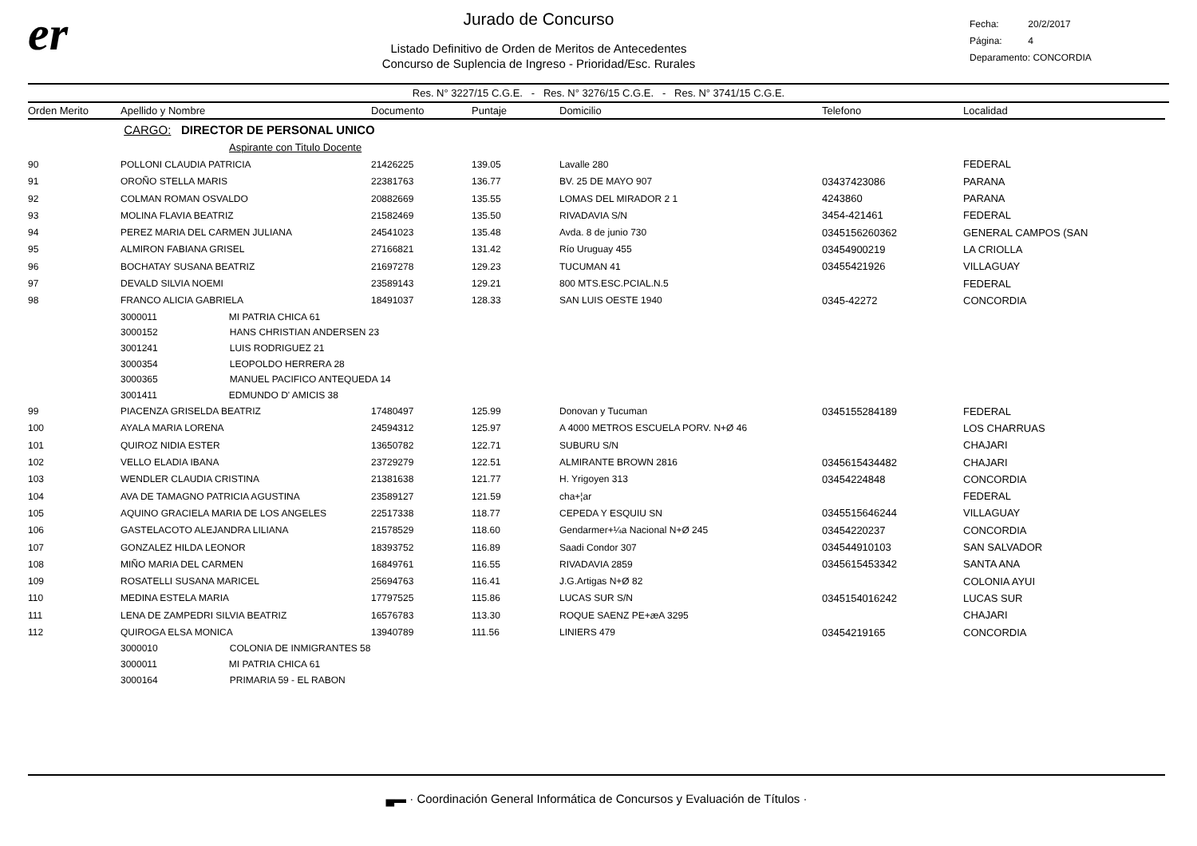er
Jurado de Concurso
Listado Definitivo de Orden de Meritos de Antecedentes
Concurso de Suplencia de Ingreso - Prioridad/Esc. Rurales
Fecha: 20/2/2017
Página: 4
Deparamento: CONCORDIA
Res. N° 3227/15 C.G.E. - Res. N° 3276/15 C.G.E. - Res. N° 3741/15 C.G.E.
| Orden Merito | Apellido y Nombre | Documento | Puntaje | Domicilio | Telefono | Localidad |
| --- | --- | --- | --- | --- | --- | --- |
| | CARGO: DIRECTOR DE PERSONAL UNICO | | | | | |
| | Aspirante con Titulo Docente | | | | | |
| 90 | POLLONI CLAUDIA PATRICIA | 21426225 | 139.05 | Lavalle 280 | | FEDERAL |
| 91 | OROÑO STELLA MARIS | 22381763 | 136.77 | BV. 25 DE MAYO 907 | 03437423086 | PARANA |
| 92 | COLMAN ROMAN OSVALDO | 20882669 | 135.55 | LOMAS DEL MIRADOR 2 1 | 4243860 | PARANA |
| 93 | MOLINA FLAVIA BEATRIZ | 21582469 | 135.50 | RIVADAVIA S/N | 3454-421461 | FEDERAL |
| 94 | PEREZ MARIA DEL CARMEN JULIANA | 24541023 | 135.48 | Avda. 8 de junio 730 | 0345156260362 | GENERAL CAMPOS (SAN |
| 95 | ALMIRON FABIANA GRISEL | 27166821 | 131.42 | Río Uruguay 455 | 03454900219 | LA CRIOLLA |
| 96 | BOCHATAY SUSANA BEATRIZ | 21697278 | 129.23 | TUCUMAN 41 | 03455421926 | VILLAGUAY |
| 97 | DEVALD SILVIA NOEMI | 23589143 | 129.21 | 800 MTS.ESC.PCIAL.N.5 | | FEDERAL |
| 98 | FRANCO ALICIA GABRIELA | 18491037 | 128.33 | SAN LUIS OESTE 1940 | 0345-42272 | CONCORDIA |
| | 3000011 MI PATRIA CHICA 61 | | | | | |
| | 3000152 HANS CHRISTIAN ANDERSEN 23 | | | | | |
| | 3001241 LUIS RODRIGUEZ 21 | | | | | |
| | 3000354 LEOPOLDO HERRERA 28 | | | | | |
| | 3000365 MANUEL PACIFICO ANTEQUEDA 14 | | | | | |
| | 3001411 EDMUNDO D' AMICIS 38 | | | | | |
| 99 | PIACENZA GRISELDA BEATRIZ | 17480497 | 125.99 | Donovan y Tucuman | 0345155284189 | FEDERAL |
| 100 | AYALA MARIA LORENA | 24594312 | 125.97 | A 4000 METROS ESCUELA PORV. N+Ø 46 | | LOS CHARRUAS |
| 101 | QUIROZ NIDIA ESTER | 13650782 | 122.71 | SUBURU S/N | | CHAJARI |
| 102 | VELLO ELADIA IBANA | 23729279 | 122.51 | ALMIRANTE BROWN 2816 | 0345615434482 | CHAJARI |
| 103 | WENDLER CLAUDIA CRISTINA | 21381638 | 121.77 | H. Yrigoyen 313 | 03454224848 | CONCORDIA |
| 104 | AVA DE TAMAGNO PATRICIA AGUSTINA | 23589127 | 121.59 | cha+¦ar | | FEDERAL |
| 105 | AQUINO GRACIELA MARIA DE LOS ANGELES | 22517338 | 118.77 | CEPEDA Y ESQUIU SN | 0345515646244 | VILLAGUAY |
| 106 | GASTELACOTO ALEJANDRA LILIANA | 21578529 | 118.60 | Gendarmer+¼a Nacional N+Ø 245 | 03454220237 | CONCORDIA |
| 107 | GONZALEZ HILDA LEONOR | 18393752 | 116.89 | Saadi Condor 307 | 034544910103 | SAN SALVADOR |
| 108 | MIÑO MARIA DEL CARMEN | 16849761 | 116.55 | RIVADAVIA 2859 | 0345615453342 | SANTA ANA |
| 109 | ROSATELLI SUSANA MARICEL | 25694763 | 116.41 | J.G.Artigas N+Ø 82 | | COLONIA AYUI |
| 110 | MEDINA ESTELA MARIA | 17797525 | 115.86 | LUCAS SUR S/N | 0345154016242 | LUCAS SUR |
| 111 | LENA DE ZAMPEDRI SILVIA BEATRIZ | 16576783 | 113.30 | ROQUE SAENZ PE+æA 3295 | | CHAJARI |
| 112 | QUIROGA ELSA MONICA | 13940789 | 111.56 | LINIERS 479 | 03454219165 | CONCORDIA |
| | 3000010 COLONIA DE INMIGRANTES 58 | | | | | |
| | 3000011 MI PATRIA CHICA 61 | | | | | |
| | 3000164 PRIMARIA 59 - EL RABON | | | | | |
▄▬ · Coordinación General Informática de Concursos y Evaluación de Títulos ·